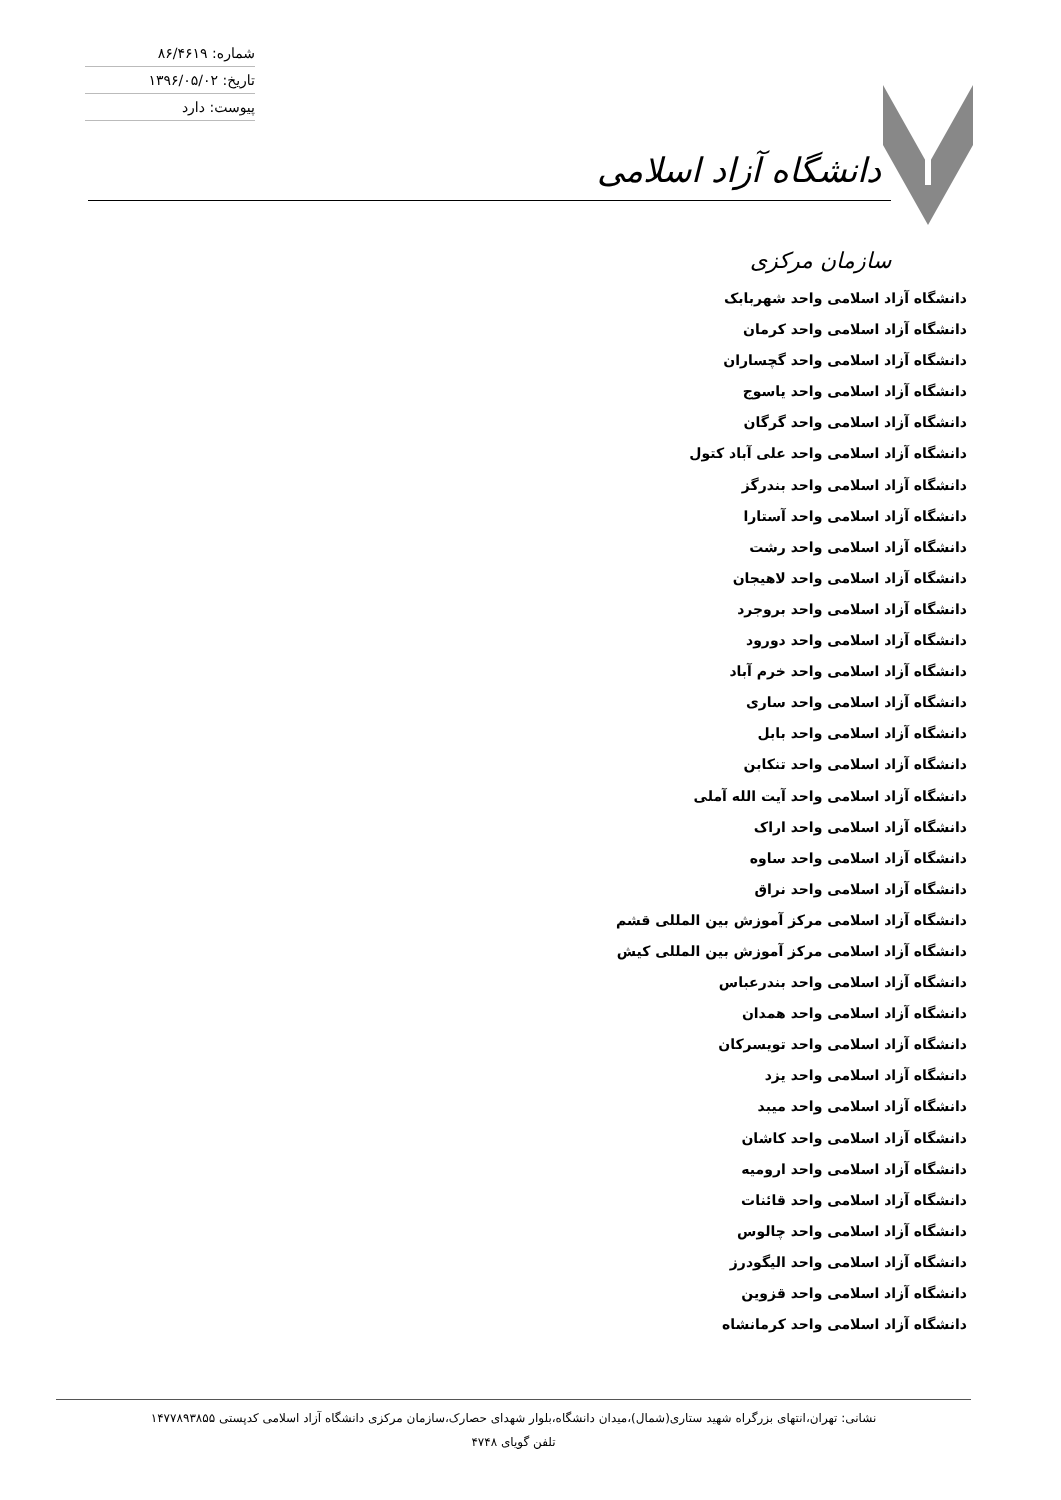شماره: ۸۶/۴۶۱۹
تاریخ: ۱۳۹۶/۰۵/۰۲
پیوست: دارد
دانشگاه آزاد اسلامی
سازمان مرکزی
دانشگاه آزاد اسلامی واحد شهربابک
دانشگاه آزاد اسلامی واحد کرمان
دانشگاه آزاد اسلامی واحد گچساران
دانشگاه آزاد اسلامی واحد یاسوج
دانشگاه آزاد اسلامی واحد گرگان
دانشگاه آزاد اسلامی واحد علی آباد کتول
دانشگاه آزاد اسلامی واحد بندرگز
دانشگاه آزاد اسلامی واحد آستارا
دانشگاه آزاد اسلامی واحد رشت
دانشگاه آزاد اسلامی واحد لاهیجان
دانشگاه آزاد اسلامی واحد بروجرد
دانشگاه آزاد اسلامی واحد دورود
دانشگاه آزاد اسلامی واحد خرم آباد
دانشگاه آزاد اسلامی واحد ساری
دانشگاه آزاد اسلامی واحد بابل
دانشگاه آزاد اسلامی واحد تنکابن
دانشگاه آزاد اسلامی واحد آیت الله آملی
دانشگاه آزاد اسلامی واحد اراک
دانشگاه آزاد اسلامی واحد ساوه
دانشگاه آزاد اسلامی واحد نراق
دانشگاه آزاد اسلامی مرکز آموزش بین المللی قشم
دانشگاه آزاد اسلامی مرکز آموزش بین المللی کیش
دانشگاه آزاد اسلامی واحد بندرعباس
دانشگاه آزاد اسلامی واحد همدان
دانشگاه آزاد اسلامی واحد تویسرکان
دانشگاه آزاد اسلامی واحد یزد
دانشگاه آزاد اسلامی واحد میبد
دانشگاه آزاد اسلامی واحد کاشان
دانشگاه آزاد اسلامی واحد ارومیه
دانشگاه آزاد اسلامی واحد قائنات
دانشگاه آزاد اسلامی واحد چالوس
دانشگاه آزاد اسلامی واحد الیگودرز
دانشگاه آزاد اسلامی واحد قزوین
دانشگاه آزاد اسلامی واحد کرمانشاه
نشانی: تهران،انتهای بزرگراه شهید ستاری(شمال)،میدان دانشگاه،بلوار شهدای حصارک،سازمان مرکزی دانشگاه آزاد اسلامی کدپستی ۱۴۷۷۸۹۳۸۵۵
تلفن گویای ۴۷۴۸